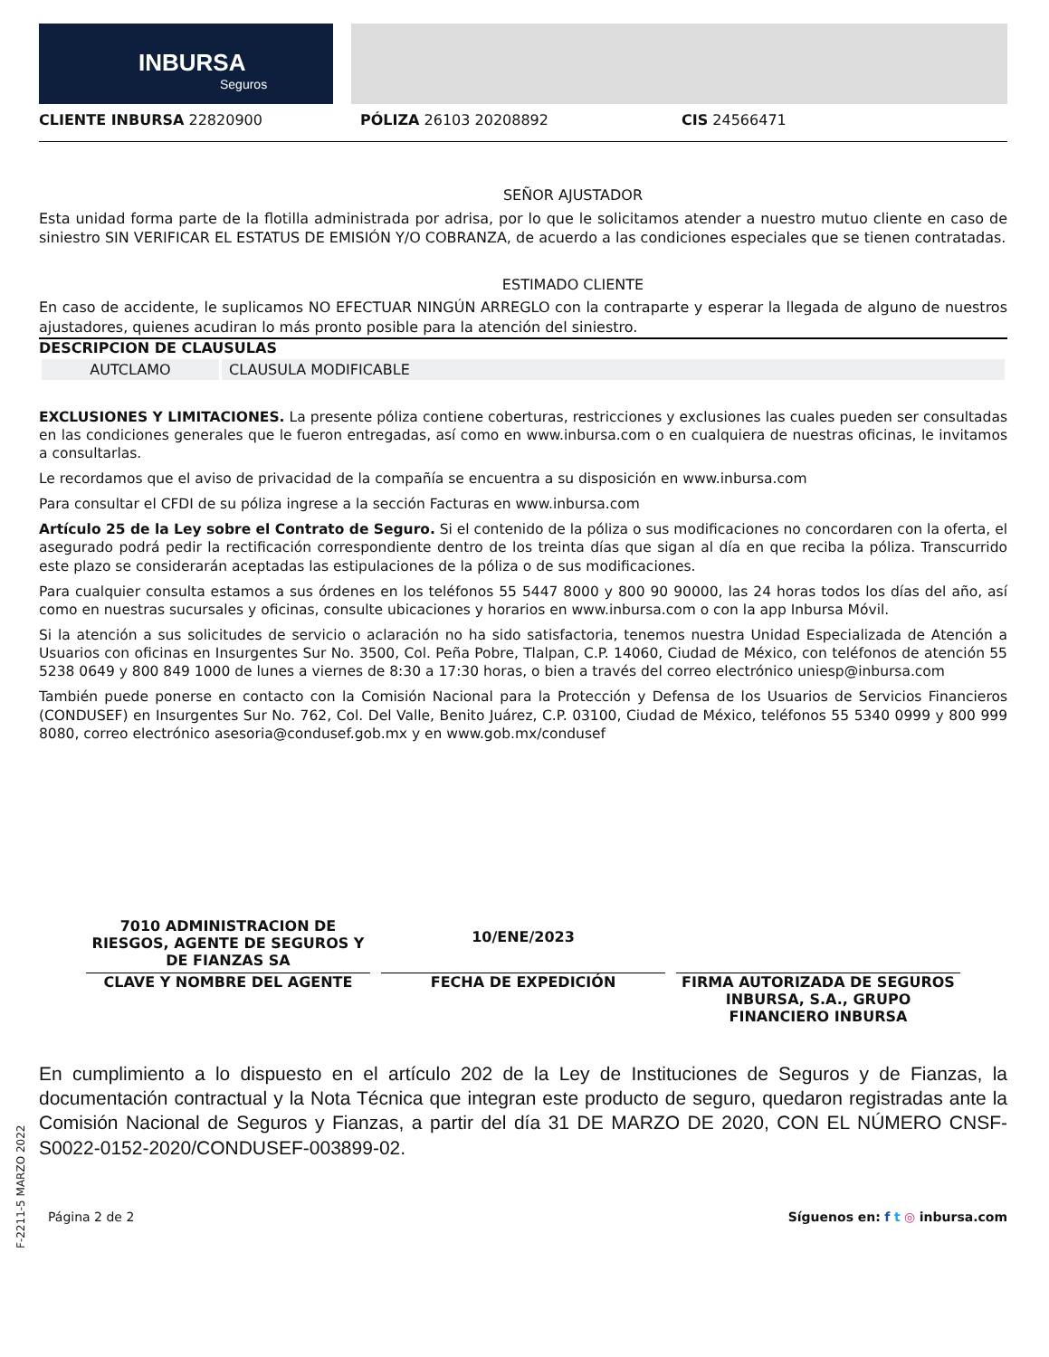INBURSA
Seguros
CLIENTE INBURSA 22820900 PÓLIZA 26103 20208892 CIS 24566471
SEÑOR AJUSTADOR
Esta unidad forma parte de la flotilla administrada por adrisa, por lo que le solicitamos atender a nuestro mutuo cliente en caso de siniestro SIN VERIFICAR EL ESTATUS DE EMISIÓN Y/O COBRANZA, de acuerdo a las condiciones especiales que se tienen contratadas.
ESTIMADO CLIENTE
En caso de accidente, le suplicamos NO EFECTUAR NINGÚN ARREGLO con la contraparte y esperar la llegada de alguno de nuestros ajustadores, quienes acudiran lo más pronto posible para la atención del siniestro.
DESCRIPCION DE CLAUSULAS
| AUTCLAMO | CLAUSULA MODIFICABLE |
EXCLUSIONES Y LIMITACIONES. La presente póliza contiene coberturas, restricciones y exclusiones las cuales pueden ser consultadas en las condiciones generales que le fueron entregadas, así como en www.inbursa.com o en cualquiera de nuestras oficinas, le invitamos a consultarlas.
Le recordamos que el aviso de privacidad de la compañía se encuentra a su disposición en www.inbursa.com
Para consultar el CFDI de su póliza ingrese a la sección Facturas en www.inbursa.com
Artículo 25 de la Ley sobre el Contrato de Seguro. Si el contenido de la póliza o sus modificaciones no concordaren con la oferta, el asegurado podrá pedir la rectificación correspondiente dentro de los treinta días que sigan al día en que reciba la póliza. Transcurrido este plazo se considerarán aceptadas las estipulaciones de la póliza o de sus modificaciones.
Para cualquier consulta estamos a sus órdenes en los teléfonos 55 5447 8000 y 800 90 90000, las 24 horas todos los días del año, así como en nuestras sucursales y oficinas, consulte ubicaciones y horarios en www.inbursa.com o con la app Inbursa Móvil.
Si la atención a sus solicitudes de servicio o aclaración no ha sido satisfactoria, tenemos nuestra Unidad Especializada de Atención a Usuarios con oficinas en Insurgentes Sur No. 3500, Col. Peña Pobre, Tlalpan, C.P. 14060, Ciudad de México, con teléfonos de atención 55 5238 0649 y 800 849 1000 de lunes a viernes de 8:30 a 17:30 horas, o bien a través del correo electrónico uniesp@inbursa.com
También puede ponerse en contacto con la Comisión Nacional para la Protección y Defensa de los Usuarios de Servicios Financieros (CONDUSEF) en Insurgentes Sur No. 762, Col. Del Valle, Benito Juárez, C.P. 03100, Ciudad de México, teléfonos 55 5340 0999 y 800 999 8080, correo electrónico asesoria@condusef.gob.mx y en www.gob.mx/condusef
7010 ADMINISTRACION DE RIESGOS, AGENTE DE SEGUROS Y DE FIANZAS SA
CLAVE Y NOMBRE DEL AGENTE
10/ENE/2023
FECHA DE EXPEDICIÓN
FIRMA AUTORIZADA DE SEGUROS INBURSA, S.A., GRUPO FINANCIERO INBURSA
En cumplimiento a lo dispuesto en el artículo 202 de la Ley de Instituciones de Seguros y de Fianzas, la documentación contractual y la Nota Técnica que integran este producto de seguro, quedaron registradas ante la Comisión Nacional de Seguros y Fianzas, a partir del día 31 DE MARZO DE 2020, CON EL NÚMERO CNSF-S0022-0152-2020/CONDUSEF-003899-02.
Página 2 de 2 Síguenos en: f t ◎ inbursa.com
F-2211-5 MARZO 2022